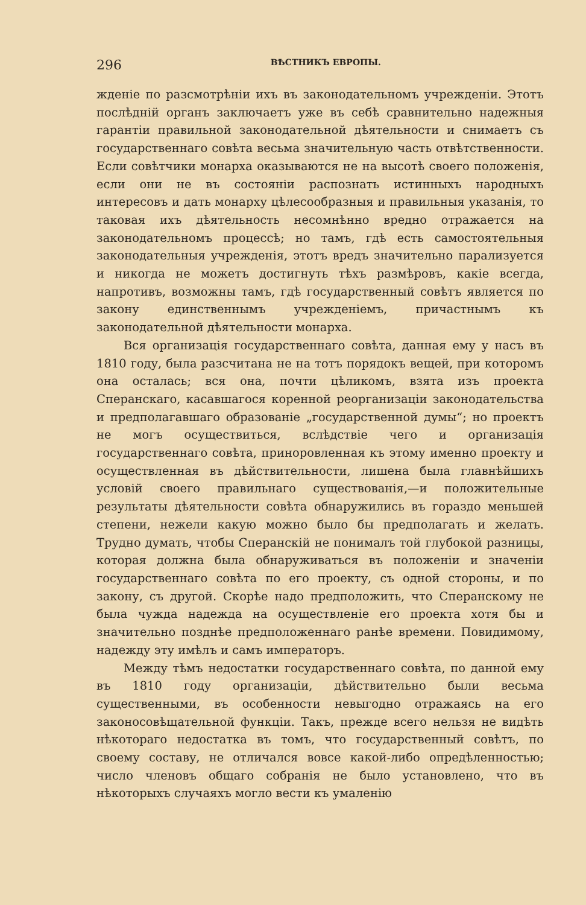296 ВѢСТНИКЪ ЕВРОПЫ.
жденіе по разсмотрѣніи ихъ въ законодательномъ учрежденіи. Этотъ послѣдній органъ заключаетъ уже въ себѣ сравнительно надежныя гарантіи правильной законодательной дѣятельности и снимаетъ съ государственнаго совѣта весьма значительную часть отвѣтственности. Если совѣтчики монарха оказываются не на высотѣ своего положенія, если они не въ состояніи распознать истинныхъ народныхъ интересовъ и дать монарху цѣлесообразныя и правильныя указанія, то таковая ихъ дѣятельность несомнѣнно вредно отражается на законодательномъ процессѣ; но тамъ, гдѣ есть самостоятельныя законодательныя учрежденія, этотъ вредъ значительно парализуется и никогда не можетъ достигнуть тѣхъ размѣровъ, какіе всегда, напротивъ, возможны тамъ, гдѣ государственный совѣтъ является по закону единственнымъ учрежденіемъ, причастнымъ къ законодательной дѣятельности монарха.
Вся организація государственнаго совѣта, данная ему у насъ въ 1810 году, была разсчитана не на тотъ порядокъ вещей, при которомъ она осталась; вся она, почти цѣликомъ, взята изъ проекта Сперанскаго, касавшагося коренной реорганизаціи законодательства и предполагавшаго образованіе „государственной думы“; но проектъ не могъ осуществиться, вслѣдствіе чего и организація государственнаго совѣта, приноровленная къ этому именно проекту и осуществленная въ дѣйствительности, лишена была главнѣйшихъ условій своего правильнаго существованія,—и положительные результаты дѣятельности совѣта обнаружились въ гораздо меньшей степени, нежели какую можно было бы предполагать и желать. Трудно думать, чтобы Сперанскій не понималъ той глубокой разницы, которая должна была обнаруживаться въ положеніи и значеніи государственнаго совѣта по его проекту, съ одной стороны, и по закону, съ другой. Скорѣе надо предположить, что Сперанскому не была чужда надежда на осуществленіе его проекта хотя бы и значительно позднѣе предположеннаго ранѣе времени. Повидимому, надежду эту имѣлъ и самъ императоръ.
Между тѣмъ недостатки государственнаго совѣта, по данной ему въ 1810 году организаціи, дѣйствительно были весьма существенными, въ особенности невыгодно отражаясь на его законосовѣщательной функціи. Такъ, прежде всего нельзя не видѣть нѣкотораго недостатка въ томъ, что государственный совѣтъ, по своему составу, не отличался вовсе какой-либо опредѣленностью; число членовъ общаго собранія не было установлено, что въ нѣкоторыхъ случаяхъ могло вести къ умаленію